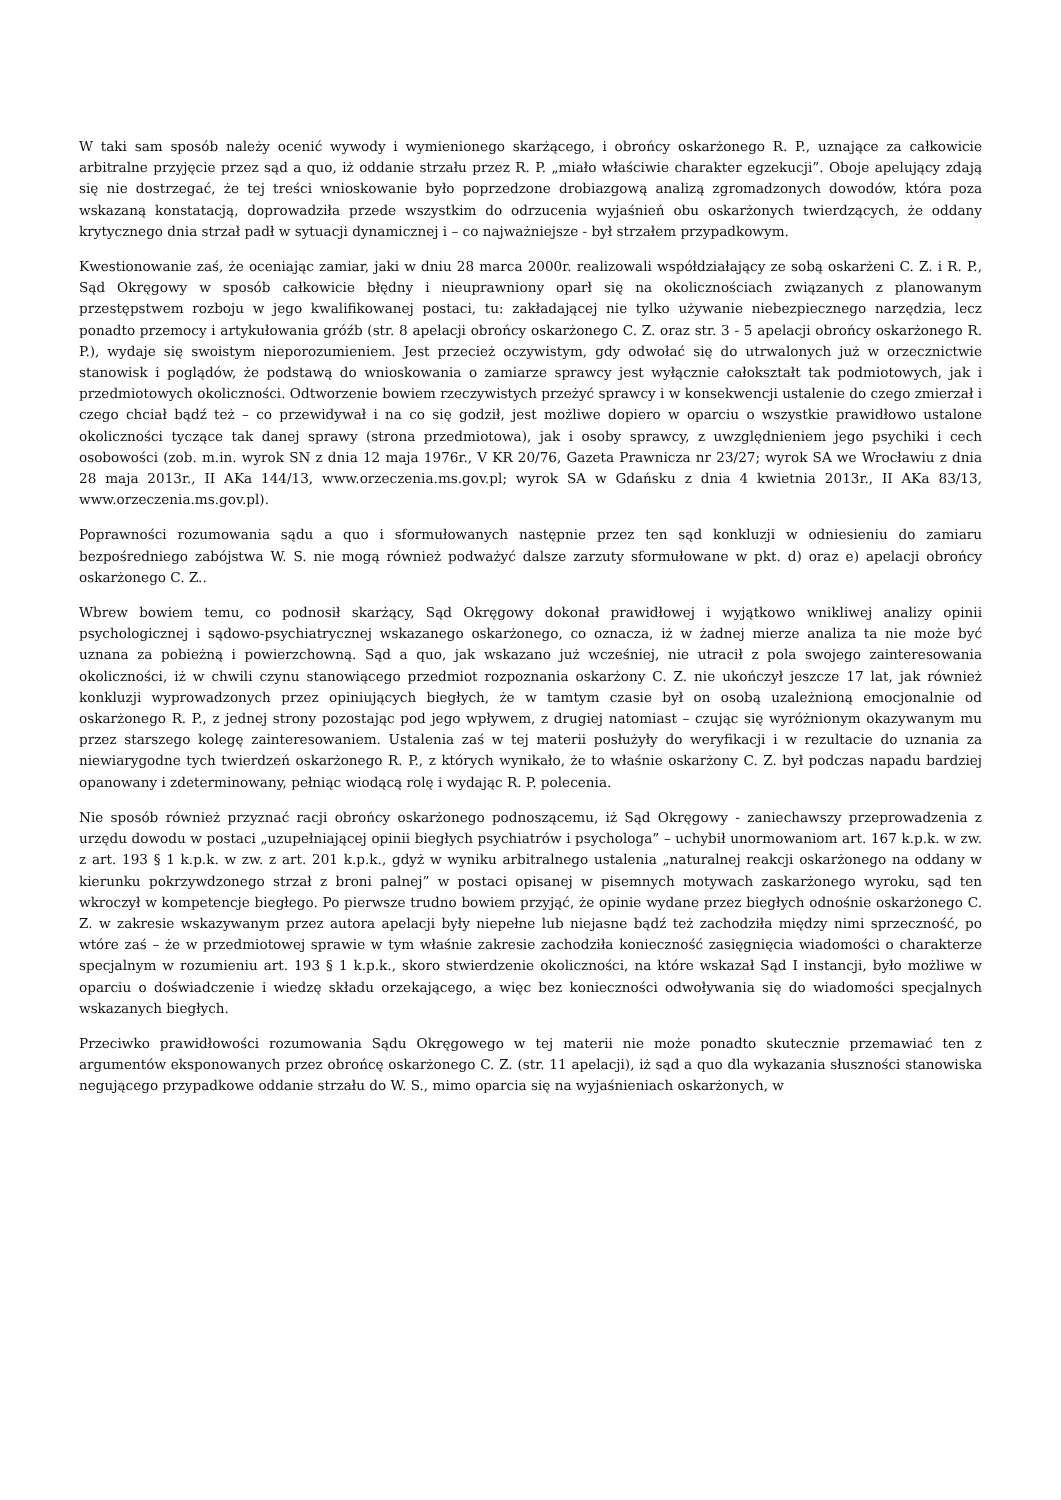W taki sam sposób należy ocenić wywody i wymienionego skarżącego, i obrońcy oskarżonego R. P., uznające za całkowicie arbitralne przyjęcie przez sąd a quo, iż oddanie strzału przez R. P. „miało właściwie charakter egzekucji”. Oboje apelujący zdają się nie dostrzegać, że tej treści wnioskowanie było poprzedzone drobiazgową analizą zgromadzonych dowodów, która poza wskazaną konstatacją, doprowadziła przede wszystkim do odrzucenia wyjaśnień obu oskarżonych twierdzących, że oddany krytycznego dnia strzał padł w sytuacji dynamicznej i – co najważniejsze - był strzałem przypadkowym.
Kwestionowanie zaś, że oceniając zamiar, jaki w dniu 28 marca 2000r. realizowali współdziałający ze sobą oskarżeni C. Z. i R. P., Sąd Okręgowy w sposób całkowicie błędny i nieuprawniony oparł się na okolicznościach związanych z planowanym przestępstwem rozboju w jego kwalifikowanej postaci, tu: zakładającej nie tylko używanie niebezpiecznego narzędzia, lecz ponadto przemocy i artykułowania gróźb (str. 8 apelacji obrońcy oskarżonego C. Z. oraz str. 3 - 5 apelacji obrońcy oskarżonego R. P.), wydaje się swoistym nieporozumieniem. Jest przecież oczywistym, gdy odwołać się do utrwalonych już w orzecznictwie stanowisk i poglądów, że podstawą do wnioskowania o zamiarze sprawcy jest wyłącznie całokształt tak podmiotowych, jak i przedmiotowych okoliczności. Odtworzenie bowiem rzeczywistych przeżyć sprawcy i w konsekwencji ustalenie do czego zmierzał i czego chciał bądź też – co przewidywał i na co się godził, jest możliwe dopiero w oparciu o wszystkie prawidłowo ustalone okoliczności tyczące tak danej sprawy (strona przedmiotowa), jak i osoby sprawcy, z uwzględnieniem jego psychiki i cech osobowości (zob. m.in. wyrok SN z dnia 12 maja 1976r., V KR 20/76, Gazeta Prawnicza nr 23/27; wyrok SA we Wrocławiu z dnia 28 maja 2013r., II AKa 144/13, www.orzeczenia.ms.gov.pl; wyrok SA w Gdańsku z dnia 4 kwietnia 2013r., II AKa 83/13, www.orzeczenia.ms.gov.pl).
Poprawności rozumowania sądu a quo i sformułowanych następnie przez ten sąd konkluzji w odniesieniu do zamiaru bezpośredniego zabójstwa W. S. nie mogą również podważyć dalsze zarzuty sformułowane w pkt. d) oraz e) apelacji obrońcy oskarżonego C. Z..
Wbrew bowiem temu, co podnosił skarżący, Sąd Okręgowy dokonał prawidłowej i wyjątkowo wnikliwej analizy opinii psychologicznej i sądowo-psychiatrycznej wskazanego oskarżonego, co oznacza, iż w żadnej mierze analiza ta nie może być uznana za pobieżną i powierzchowną. Sąd a quo, jak wskazano już wcześniej, nie utracił z pola swojego zainteresowania okoliczności, iż w chwili czynu stanowiącego przedmiot rozpoznania oskarżony C. Z. nie ukończył jeszcze 17 lat, jak również konkluzji wyprowadzonych przez opiniujących biegłych, że w tamtym czasie był on osobą uzależnioną emocjonalnie od oskarżonego R. P., z jednej strony pozostając pod jego wpływem, z drugiej natomiast – czując się wyróżnionym okazywanym mu przez starszego kolegę zainteresowaniem. Ustalenia zaś w tej materii posłużyły do weryfikacji i w rezultacie do uznania za niewiarygodne tych twierdzeń oskarżonego R. P., z których wynikało, że to właśnie oskarżony C. Z. był podczas napadu bardziej opanowany i zdeterminowany, pełniąc wiodącą rolę i wydając R. P. polecenia.
Nie sposób również przyznać racji obrońcy oskarżonego podnoszącemu, iż Sąd Okręgowy - zaniechawszy przeprowadzenia z urzędu dowodu w postaci „uzupełniającej opinii biegłych psychiatrów i psychologa” – uchybił unormowaniom art. 167 k.p.k. w zw. z art. 193 § 1 k.p.k. w zw. z art. 201 k.p.k., gdyż w wyniku arbitralnego ustalenia „naturalnej reakcji oskarżonego na oddany w kierunku pokrzywdzonego strzał z broni palnej” w postaci opisanej w pisemnych motywach zaskarżonego wyroku, sąd ten wkroczył w kompetencje biegłego. Po pierwsze trudno bowiem przyjąć, że opinie wydane przez biegłych odnośnie oskarżonego C. Z. w zakresie wskazywanym przez autora apelacji były niepełne lub niejasne bądź też zachodziła między nimi sprzeczność, po wtóre zaś – że w przedmiotowej sprawie w tym właśnie zakresie zachodziła konieczność zasięgnięcia wiadomości o charakterze specjalnym w rozumieniu art. 193 § 1 k.p.k., skoro stwierdzenie okoliczności, na które wskazał Sąd I instancji, było możliwe w oparciu o doświadczenie i wiedzę składu orzekającego, a więc bez konieczności odwoływania się do wiadomości specjalnych wskazanych biegłych.
Przeciwko prawidłowości rozumowania Sądu Okręgowego w tej materii nie może ponadto skutecznie przemawiać ten z argumentów eksponowanych przez obrońcę oskarżonego C. Z. (str. 11 apelacji), iż sąd a quo dla wykazania słuszności stanowiska negującego przypadkowe oddanie strzału do W. S., mimo oparcia się na wyjaśnieniach oskarżonych, w